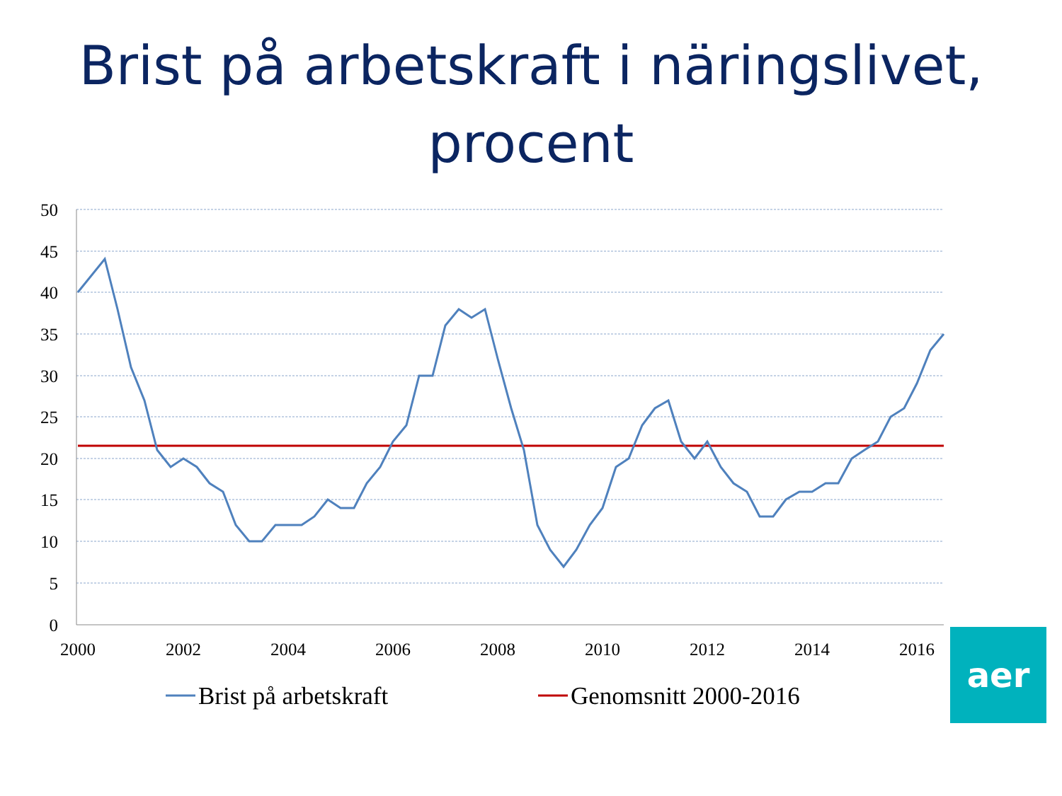Brist på arbetskraft i näringslivet,
procent
50
45
40
35
30
25
20
15
10
5
0
2000
2002
2004
2006
2008
2010
2012
2014
2016
Brist på arbetskraft
Genomsnitt 2000-2016
aer